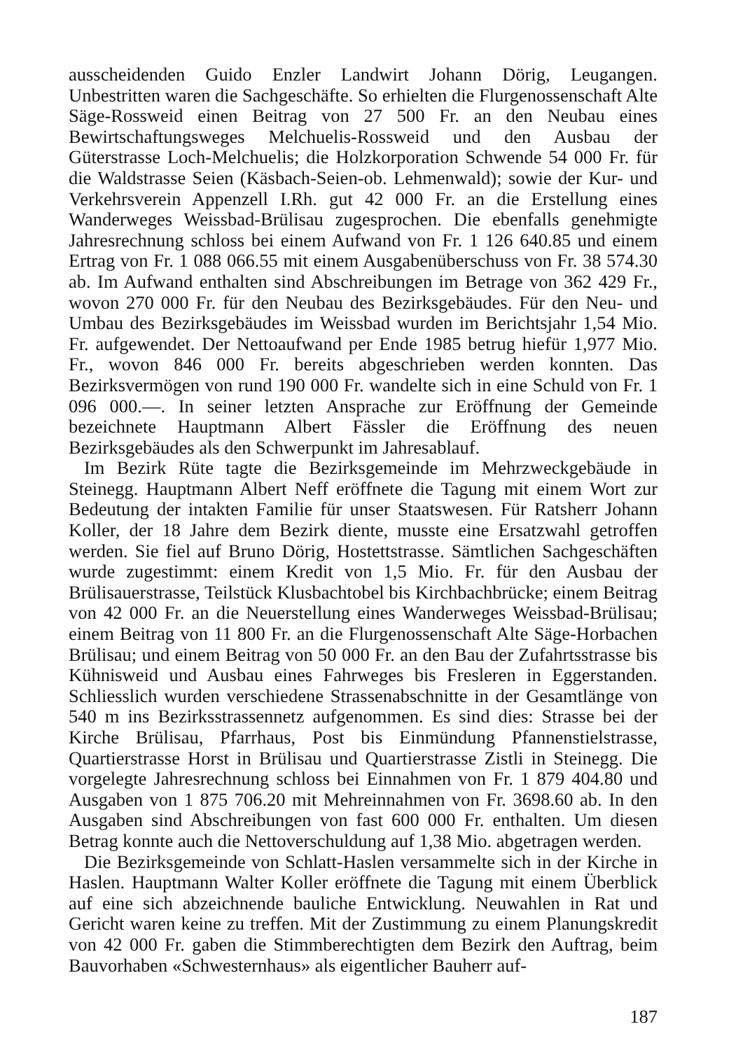ausscheidenden Guido Enzler Landwirt Johann Dörig, Leugangen. Unbestritten waren die Sachgeschäfte. So erhielten die Flurgenossenschaft Alte Säge-Rossweid einen Beitrag von 27 500 Fr. an den Neubau eines Bewirtschaftungsweges Melchuelis-Rossweid und den Ausbau der Güterstrasse Loch-Melchuelis; die Holzkorporation Schwende 54 000 Fr. für die Waldstrasse Seien (Käsbach-Seien-ob. Lehmenwald); sowie der Kur- und Verkehrsverein Appenzell I.Rh. gut 42 000 Fr. an die Erstellung eines Wanderweges Weissbad-Brülisau zugesprochen. Die ebenfalls genehmigte Jahresrechnung schloss bei einem Aufwand von Fr. 1 126 640.85 und einem Ertrag von Fr. 1 088 066.55 mit einem Ausgabenüberschuss von Fr. 38 574.30 ab. Im Aufwand enthalten sind Abschreibungen im Betrage von 362 429 Fr., wovon 270 000 Fr. für den Neubau des Bezirksgebäudes. Für den Neu- und Umbau des Bezirksgebäudes im Weissbad wurden im Berichtsjahr 1,54 Mio. Fr. aufgewendet. Der Nettoaufwand per Ende 1985 betrug hiefür 1,977 Mio. Fr., wovon 846 000 Fr. bereits abgeschrieben werden konnten. Das Bezirksvermögen von rund 190 000 Fr. wandelte sich in eine Schuld von Fr. 1 096 000.—. In seiner letzten Ansprache zur Eröffnung der Gemeinde bezeichnete Hauptmann Albert Fässler die Eröffnung des neuen Bezirksgebäudes als den Schwerpunkt im Jahresablauf.
Im Bezirk Rüte tagte die Bezirksgemeinde im Mehrzweckgebäude in Steinegg. Hauptmann Albert Neff eröffnete die Tagung mit einem Wort zur Bedeutung der intakten Familie für unser Staatswesen. Für Ratsherr Johann Koller, der 18 Jahre dem Bezirk diente, musste eine Ersatzwahl getroffen werden. Sie fiel auf Bruno Dörig, Hostettstrasse. Sämtlichen Sachgeschäften wurde zugestimmt: einem Kredit von 1,5 Mio. Fr. für den Ausbau der Brülisauerstrasse, Teilstück Klusbachtobel bis Kirchbachbrücke; einem Beitrag von 42 000 Fr. an die Neuerstellung eines Wanderweges Weissbad-Brülisau; einem Beitrag von 11 800 Fr. an die Flurgenossenschaft Alte Säge-Horbachen Brülisau; und einem Beitrag von 50 000 Fr. an den Bau der Zufahrtsstrasse bis Kühnisweid und Ausbau eines Fahrweges bis Fresleren in Eggerstanden. Schliesslich wurden verschiedene Strassenabschnitte in der Gesamtlänge von 540 m ins Bezirksstrassennetz aufgenommen. Es sind dies: Strasse bei der Kirche Brülisau, Pfarrhaus, Post bis Einmündung Pfannenstielstrasse, Quartierstrasse Horst in Brülisau und Quartierstrasse Zistli in Steinegg. Die vorgelegte Jahresrechnung schloss bei Einnahmen von Fr. 1 879 404.80 und Ausgaben von 1 875 706.20 mit Mehreinnahmen von Fr. 3698.60 ab. In den Ausgaben sind Abschreibungen von fast 600 000 Fr. enthalten. Um diesen Betrag konnte auch die Nettoverschuldung auf 1,38 Mio. abgetragen werden.
Die Bezirksgemeinde von Schlatt-Haslen versammelte sich in der Kirche in Haslen. Hauptmann Walter Koller eröffnete die Tagung mit einem Überblick auf eine sich abzeichnende bauliche Entwicklung. Neuwahlen in Rat und Gericht waren keine zu treffen. Mit der Zustimmung zu einem Planungskredit von 42 000 Fr. gaben die Stimmberechtigten dem Bezirk den Auftrag, beim Bauvorhaben «Schwesternhaus» als eigentlicher Bauherr auf-
187